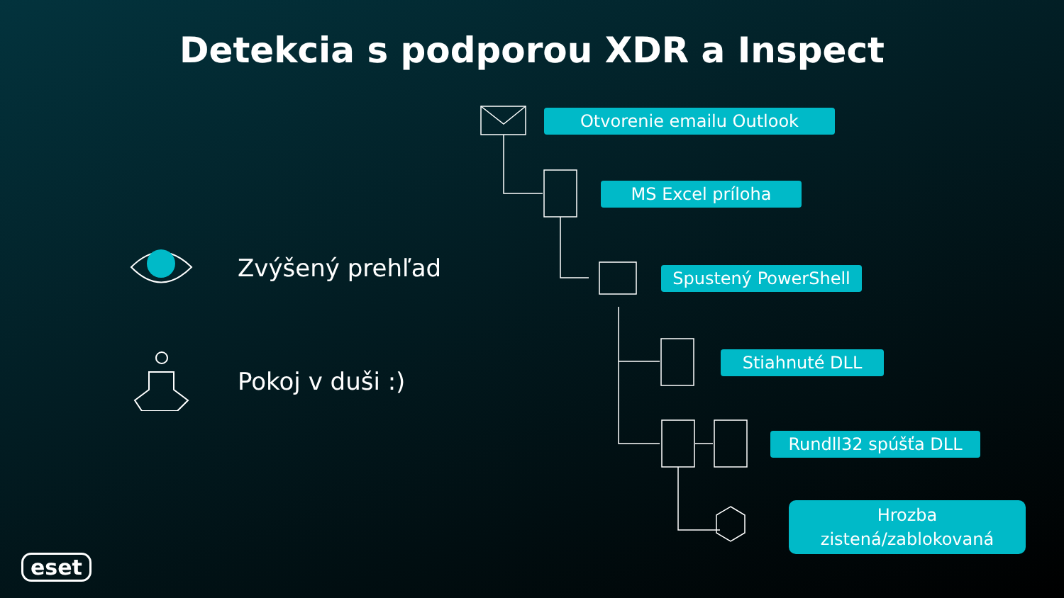Detekcia s podporou XDR a Inspect
Zvýšený prehľad
Pokoj v duši :)
Otvorenie emailu Outlook
MS Excel príloha
Spustený PowerShell
Stiahnuté DLL
Rundll32 spúšťa DLL
Hrozba
zistená/zablokovaná
eset